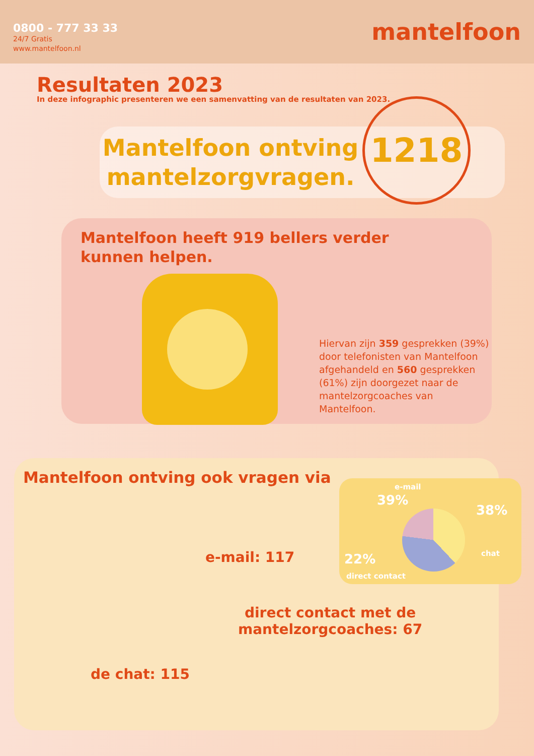0800 - 777 33 33
24/7 Gratis
www.mantelfoon.nl
mantelfoon
Resultaten 2023
In deze infographic presenteren we een samenvatting van de resultaten van 2023.
Mantelfoon ontving mantelzorgvragen.
1218
Mantelfoon heeft 919 bellers verder
kunnen helpen.
Hiervan zijn 359 gesprekken (39%) door telefonisten van Mantelfoon afgehandeld en 560 gesprekken (61%) zijn doorgezet naar de mantelzorgcoaches van Mantelfoon.
Mantelfoon ontving ook vragen via
e-mail
39%
38%
chat
22%
direct contact
e-mail: 117
direct contact met de
mantelzorgcoaches: 67
de chat: 115